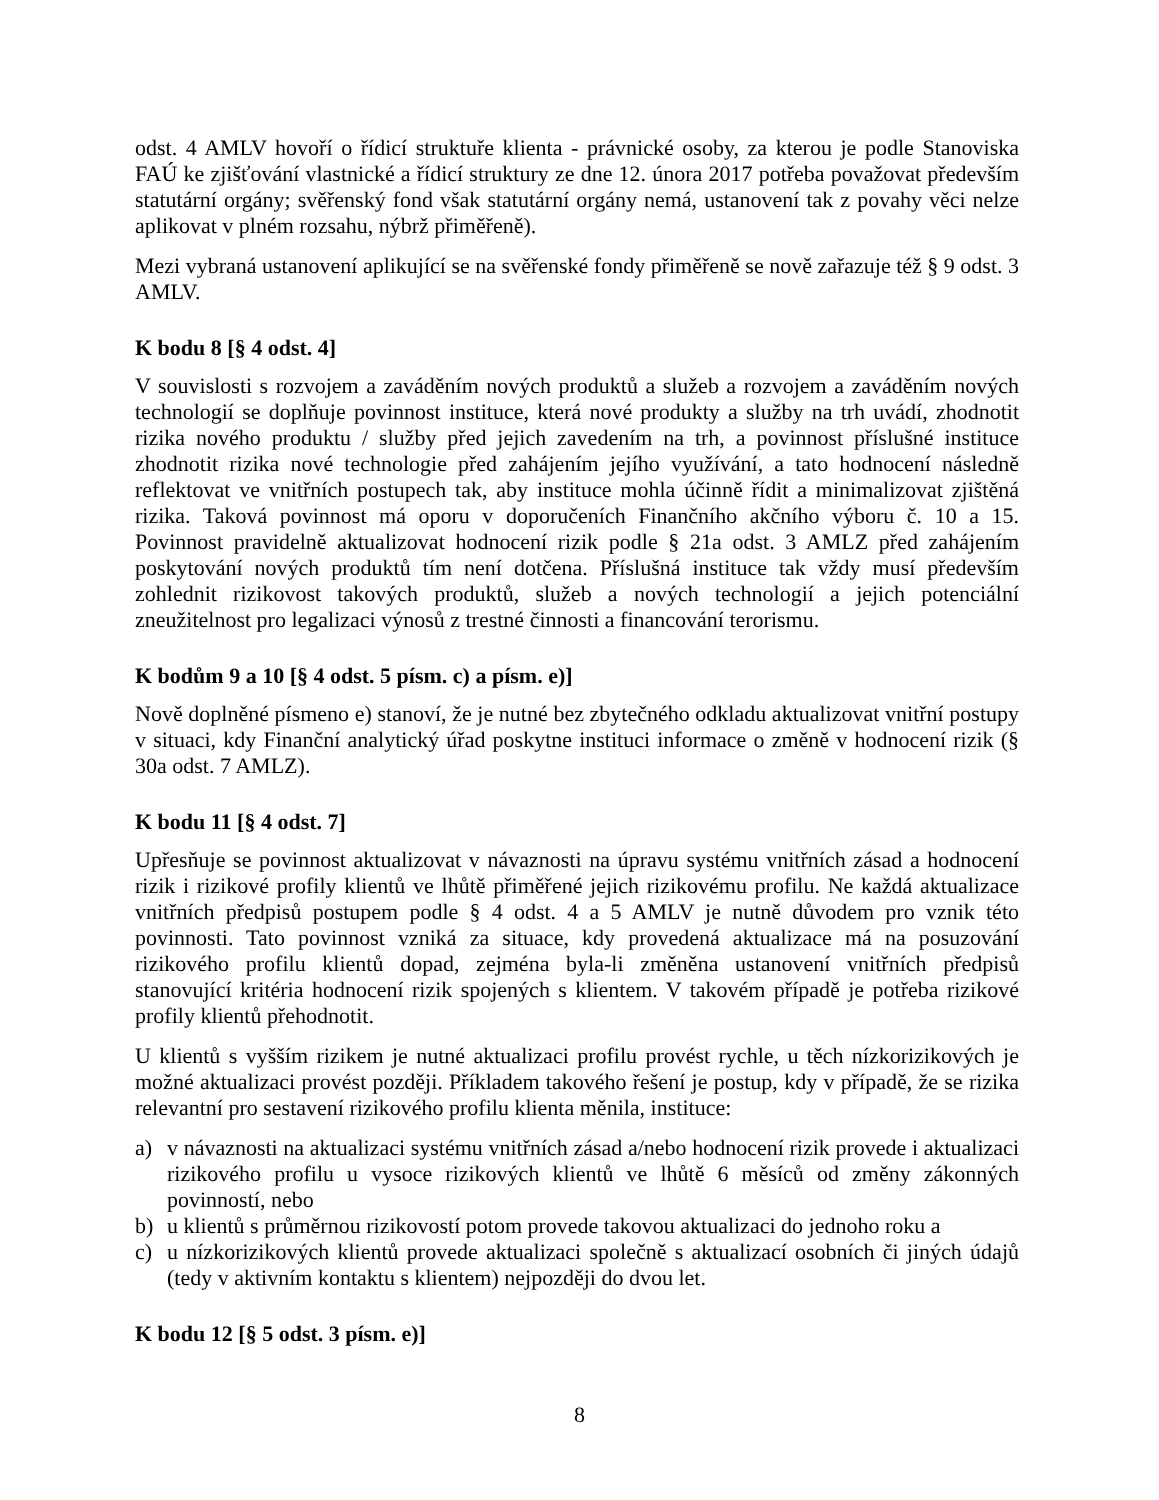odst. 4 AMLV hovoří o řídicí struktuře klienta - právnické osoby, za kterou je podle Stanoviska FAÚ ke zjišťování vlastnické a řídicí struktury ze dne 12. února 2017 potřeba považovat především statutární orgány; svěřenský fond však statutární orgány nemá, ustanovení tak z povahy věci nelze aplikovat v plném rozsahu, nýbrž přiměřeně).
Mezi vybraná ustanovení aplikující se na svěřenské fondy přiměřeně se nově zařazuje též § 9 odst. 3 AMLV.
K bodu 8 [§ 4 odst. 4]
V souvislosti s rozvojem a zaváděním nových produktů a služeb a rozvojem a zaváděním nových technologií se doplňuje povinnost instituce, která nové produkty a služby na trh uvádí, zhodnotit rizika nového produktu / služby před jejich zavedením na trh, a povinnost příslušné instituce zhodnotit rizika nové technologie před zahájením jejího využívání, a tato hodnocení následně reflektovat ve vnitřních postupech tak, aby instituce mohla účinně řídit a minimalizovat zjištěná rizika. Taková povinnost má oporu v doporučeních Finančního akčního výboru č. 10 a 15. Povinnost pravidelně aktualizovat hodnocení rizik podle § 21a odst. 3 AMLZ před zahájením poskytování nových produktů tím není dotčena. Příslušná instituce tak vždy musí především zohlednit rizikovost takových produktů, služeb a nových technologií a jejich potenciální zneužitelnost pro legalizaci výnosů z trestné činnosti a financování terorismu.
K bodům 9 a 10 [§ 4 odst. 5 písm. c) a písm. e)]
Nově doplněné písmeno e) stanoví, že je nutné bez zbytečného odkladu aktualizovat vnitřní postupy v situaci, kdy Finanční analytický úřad poskytne instituci informace o změně v hodnocení rizik (§ 30a odst. 7 AMLZ).
K bodu 11 [§ 4 odst. 7]
Upřesňuje se povinnost aktualizovat v návaznosti na úpravu systému vnitřních zásad a hodnocení rizik i rizikové profily klientů ve lhůtě přiměřené jejich rizikovému profilu. Ne každá aktualizace vnitřních předpisů postupem podle § 4 odst. 4 a 5 AMLV je nutně důvodem pro vznik této povinnosti. Tato povinnost vzniká za situace, kdy provedená aktualizace má na posuzování rizikového profilu klientů dopad, zejména byla-li změněna ustanovení vnitřních předpisů stanovující kritéria hodnocení rizik spojených s klientem. V takovém případě je potřeba rizikové profily klientů přehodnotit.
U klientů s vyšším rizikem je nutné aktualizaci profilu provést rychle, u těch nízkorizikových je možné aktualizaci provést později. Příkladem takového řešení je postup, kdy v případě, že se rizika relevantní pro sestavení rizikového profilu klienta měnila, instituce:
a) v návaznosti na aktualizaci systému vnitřních zásad a/nebo hodnocení rizik provede i aktualizaci rizikového profilu u vysoce rizikových klientů ve lhůtě 6 měsíců od změny zákonných povinností, nebo
b) u klientů s průměrnou rizikovostí potom provede takovou aktualizaci do jednoho roku a
c) u nízkorizikových klientů provede aktualizaci společně s aktualizací osobních či jiných údajů (tedy v aktivním kontaktu s klientem) nejpozději do dvou let.
K bodu 12 [§ 5 odst. 3 písm. e)]
8